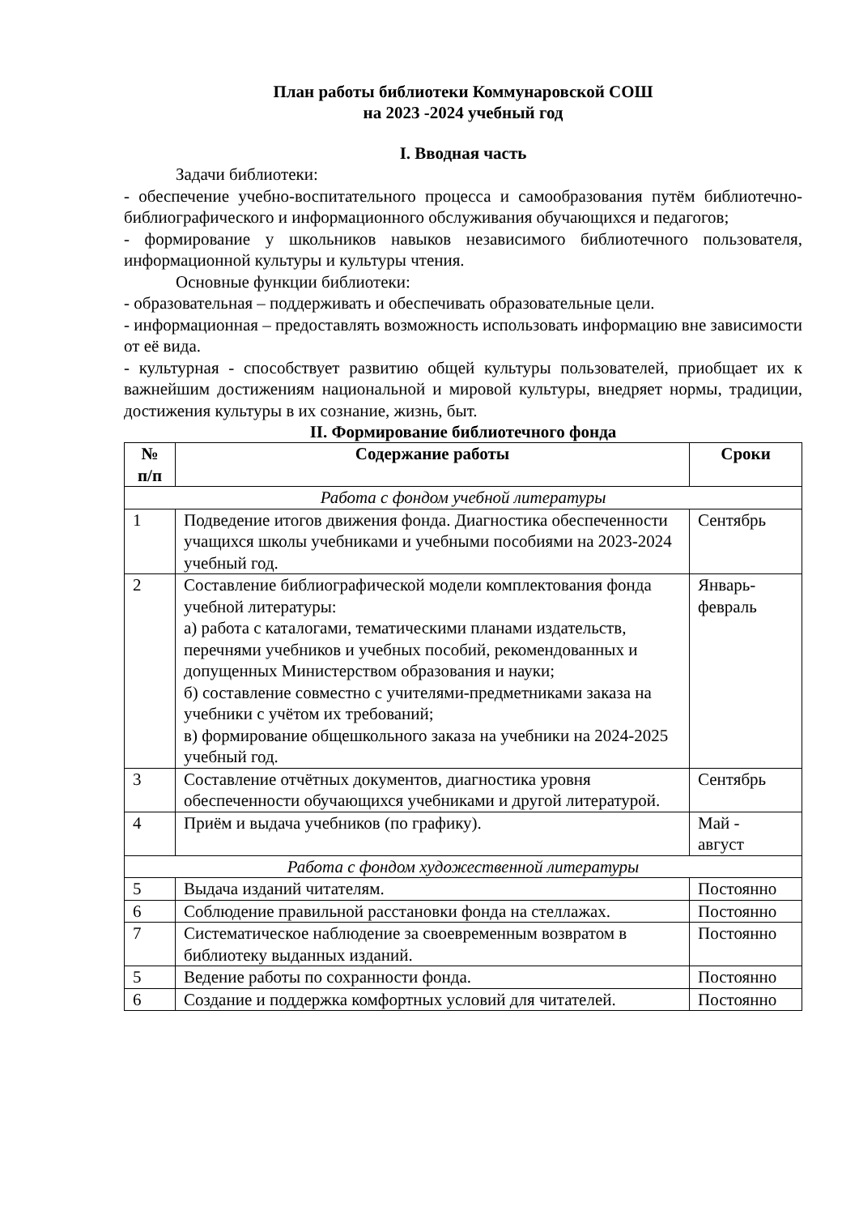План работы библиотеки Коммунаровской СОШ
на 2023 -2024 учебный год
I. Вводная часть
Задачи библиотеки:
- обеспечение учебно-воспитательного процесса и самообразования путём библиотечно-библиографического и информационного обслуживания обучающихся и педагогов;
- формирование у школьников навыков независимого библиотечного пользователя, информационной культуры и культуры чтения.
Основные функции библиотеки:
- образовательная – поддерживать и обеспечивать образовательные цели.
- информационная – предоставлять возможность использовать информацию вне зависимости от её вида.
- культурная - способствует развитию общей культуры пользователей, приобщает их к важнейшим достижениям национальной и мировой культуры, внедряет нормы, традиции, достижения культуры в их сознание, жизнь, быт.
II. Формирование библиотечного фонда
| № п/п | Содержание работы | Сроки |
| --- | --- | --- |
| Работа с фондом учебной литературы | | |
| 1 | Подведение итогов движения фонда. Диагностика обеспеченности учащихся школы учебниками и учебными пособиями на 2023-2024 учебный год. | Сентябрь |
| 2 | Составление библиографической модели комплектования фонда учебной литературы: а) работа с каталогами, тематическими планами издательств, перечнями учебников и учебных пособий, рекомендованных и допущенных Министерством образования и науки; б) составление совместно с учителями-предметниками заказа на учебники с учётом их требований; в) формирование общешкольного заказа на учебники на 2024-2025 учебный год. | Январь- февраль |
| 3 | Составление отчётных документов, диагностика уровня обеспеченности обучающихся учебниками и другой литературой. | Сентябрь |
| 4 | Приём и выдача учебников (по графику). | Май - август |
| Работа с фондом художественной литературы | | |
| 5 | Выдача изданий читателям. | Постоянно |
| 6 | Соблюдение правильной расстановки фонда на стеллажах. | Постоянно |
| 7 | Систематическое наблюдение за своевременным возвратом в библиотеку выданных изданий. | Постоянно |
| 5 | Ведение работы по сохранности фонда. | Постоянно |
| 6 | Создание и поддержка комфортных условий для читателей. | Постоянно |